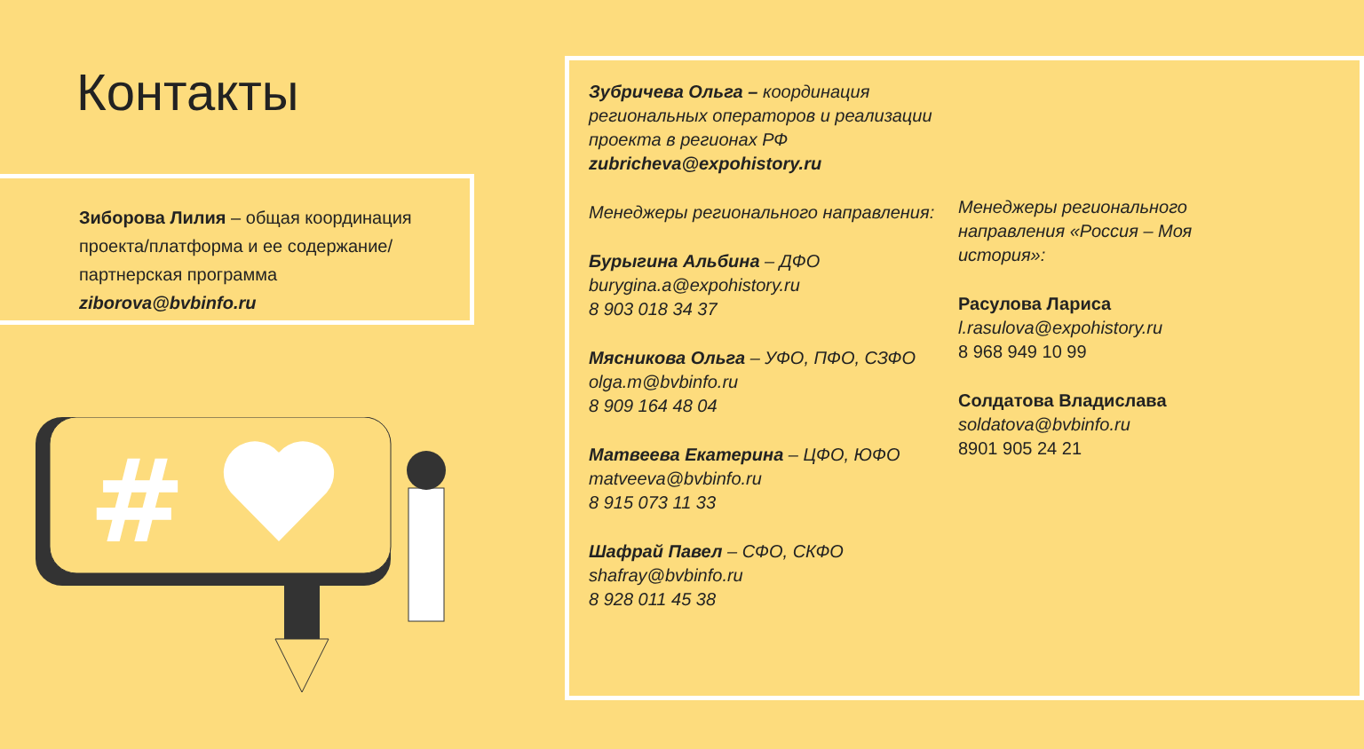Контакты
Зиборова Лилия – общая координация проекта/платформа и ее содержание/ партнерская программа
ziborova@bvbinfo.ru
Зубричева Ольга – координация региональных операторов и реализации проекта в регионах РФ
zubricheva@expohistory.ru
Менеджеры регионального направления:
Бурыгина Альбина – ДФО
burygina.a@expohistory.ru
8 903 018 34 37
Мясникова Ольга – УФО, ПФО, СЗФО
olga.m@bvbinfo.ru
8 909 164 48 04
Матвеева Екатерина – ЦФО, ЮФО
matveeva@bvbinfo.ru
8 915 073 11 33
Шафрай Павел – СФО, СКФО
shafray@bvbinfo.ru
8 928 011 45 38
Менеджеры регионального направления «Россия – Моя история»:
Расулова Лариса
l.rasulova@expohistory.ru
8 968 949 10 99
Солдатова Владислава
soldatova@bvbinfo.ru
8901 905 24 21
#